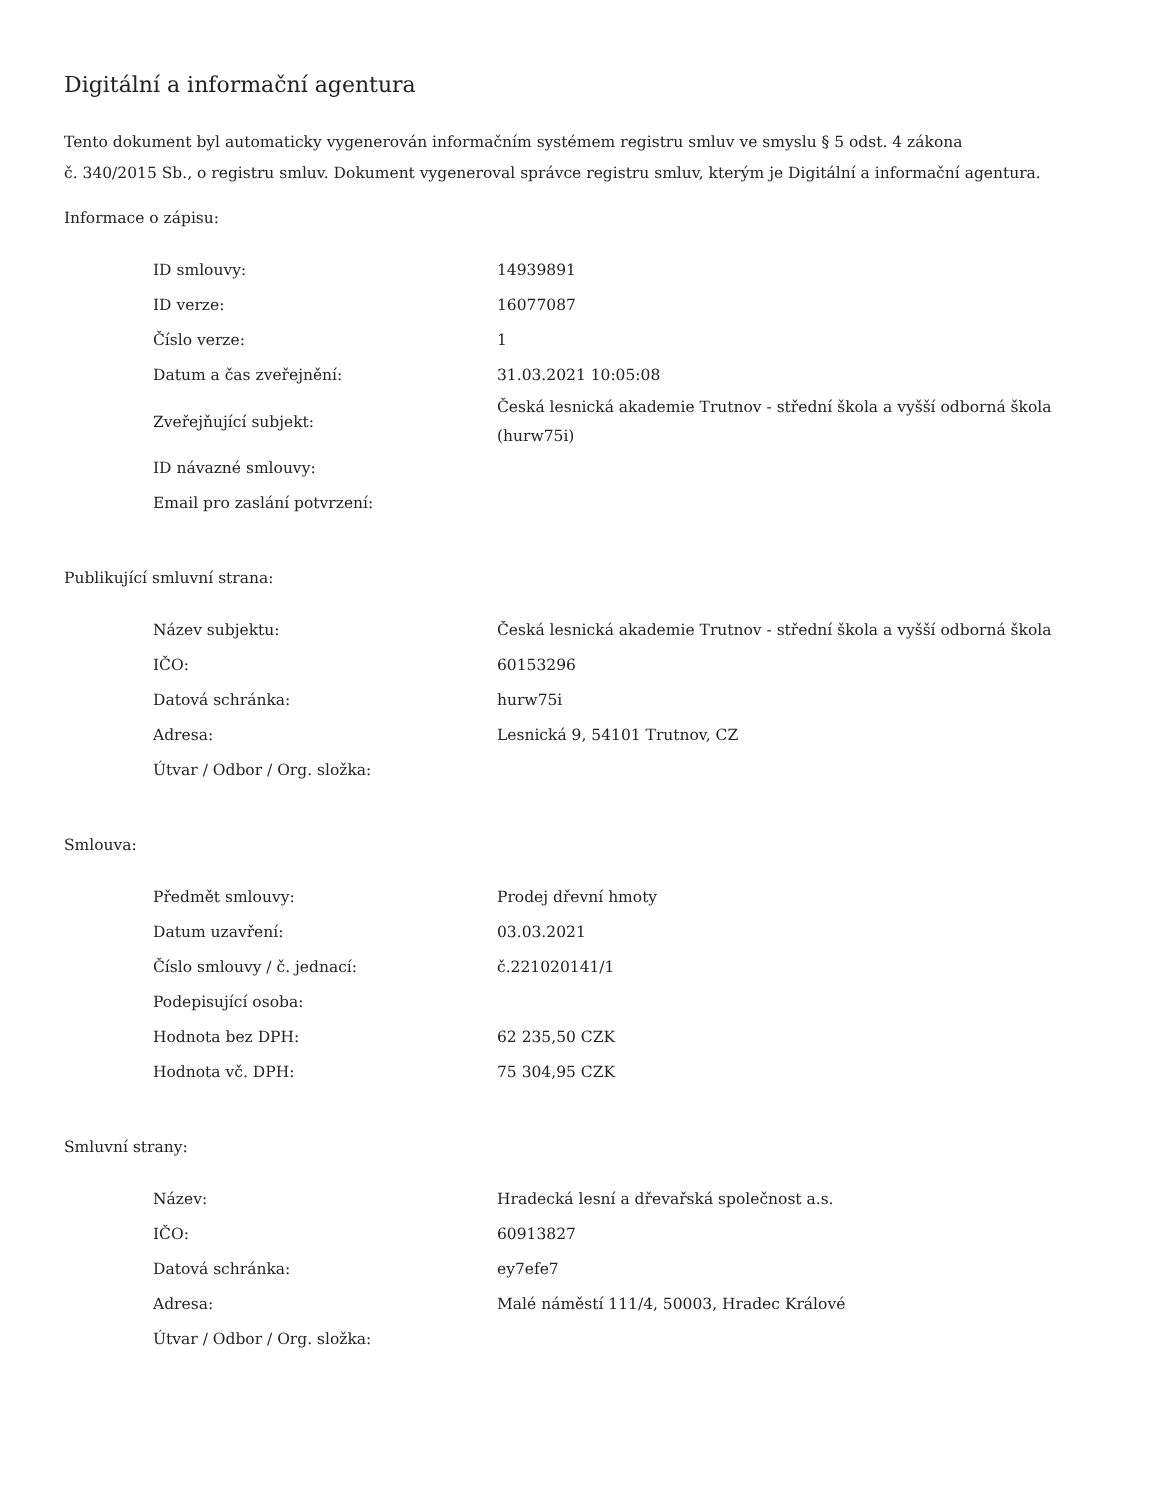Digitální a informační agentura
Tento dokument byl automaticky vygenerován informačním systémem registru smluv ve smyslu § 5 odst. 4 zákona
č. 340/2015 Sb., o registru smluv. Dokument vygeneroval správce registru smluv, kterým je Digitální a informační agentura.
Informace o zápisu:
| ID smlouvy: | 14939891 |
| ID verze: | 16077087 |
| Číslo verze: | 1 |
| Datum a čas zveřejnění: | 31.03.2021 10:05:08 |
| Zveřejňující subjekt: | Česká lesnická akademie Trutnov - střední škola a vyšší odborná škola (hurw75i) |
| ID návazné smlouvy: | |
| Email pro zaslání potvrzení: | |
Publikující smluvní strana:
| Název subjektu: | Česká lesnická akademie Trutnov - střední škola a vyšší odborná škola |
| IČO: | 60153296 |
| Datová schránka: | hurw75i |
| Adresa: | Lesnická 9, 54101 Trutnov, CZ |
| Útvar / Odbor / Org. složka: | |
Smlouva:
| Předmět smlouvy: | Prodej dřevní hmoty |
| Datum uzavření: | 03.03.2021 |
| Číslo smlouvy / č. jednací: | č.221020141/1 |
| Podepisující osoba: | |
| Hodnota bez DPH: | 62 235,50 CZK |
| Hodnota vč. DPH: | 75 304,95 CZK |
Smluvní strany:
| Název: | Hradecká lesní a dřevařská společnost a.s. |
| IČO: | 60913827 |
| Datová schránka: | ey7efe7 |
| Adresa: | Malé náměstí 111/4, 50003, Hradec Králové |
| Útvar / Odbor / Org. složka: | |